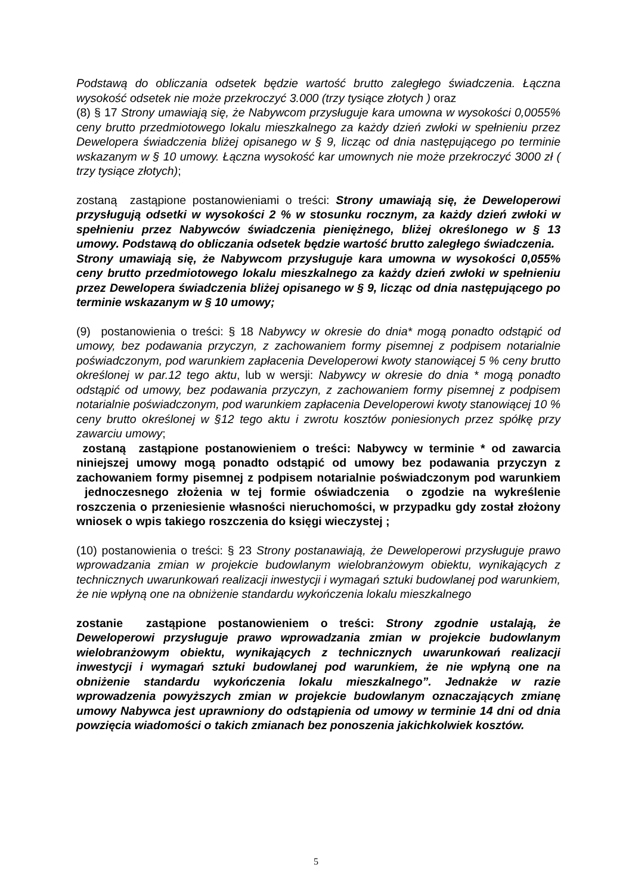Podstawą do obliczania odsetek będzie wartość brutto zaległego świadczenia. Łączna wysokość odsetek nie może przekroczyć 3.000 (trzy tysiące złotych ) oraz
(8) § 17 Strony umawiają się, że Nabywcom przysługuje kara umowna w wysokości 0,0055% ceny brutto przedmiotowego lokalu mieszkalnego za każdy dzień zwłoki w spełnieniu przez Dewelopera świadczenia bliżej opisanego w § 9, licząc od dnia następującego po terminie wskazanym w § 10 umowy. Łączna wysokość kar umownych nie może przekroczyć 3000 zł ( trzy tysiące złotych);
zostaną zastąpione postanowieniami o treści: Strony umawiają się, że Deweloperowi przysługują odsetki w wysokości 2 % w stosunku rocznym, za każdy dzień zwłoki w spełnieniu przez Nabywców świadczenia pieniężnego, bliżej określonego w § 13 umowy. Podstawą do obliczania odsetek będzie wartość brutto zaległego świadczenia.
Strony umawiają się, że Nabywcom przysługuje kara umowna w wysokości 0,055% ceny brutto przedmiotowego lokalu mieszkalnego za każdy dzień zwłoki w spełnieniu przez Dewelopera świadczenia bliżej opisanego w § 9, licząc od dnia następującego po terminie wskazanym w § 10 umowy;
(9) postanowienia o treści: § 18 Nabywcy w okresie do dnia* mogą ponadto odstąpić od umowy, bez podawania przyczyn, z zachowaniem formy pisemnej z podpisem notarialnie poświadczonym, pod warunkiem zapłacenia Developerowi kwoty stanowiącej 5 % ceny brutto określonej w par.12 tego aktu, lub w wersji: Nabywcy w okresie do dnia * mogą ponadto odstąpić od umowy, bez podawania przyczyn, z zachowaniem formy pisemnej z podpisem notarialnie poświadczonym, pod warunkiem zapłacenia Developerowi kwoty stanowiącej 10 % ceny brutto określonej w §12 tego aktu i zwrotu kosztów poniesionych przez spółkę przy zawarciu umowy;
zostaną zastąpione postanowieniem o treści: Nabywcy w terminie * od zawarcia niniejszej umowy mogą ponadto odstąpić od umowy bez podawania przyczyn z zachowaniem formy pisemnej z podpisem notarialnie poświadczonym pod warunkiem jednoczesnego złożenia w tej formie oświadczenia o zgodzie na wykreślenie roszczenia o przeniesienie własności nieruchomości, w przypadku gdy został złożony wniosek o wpis takiego roszczenia do księgi wieczystej ;
(10) postanowienia o treści: § 23 Strony postanawiają, że Deweloperowi przysługuje prawo wprowadzania zmian w projekcie budowlanym wielobranżowym obiektu, wynikających z technicznych uwarunkowań realizacji inwestycji i wymagań sztuki budowlanej pod warunkiem, że nie wpłyną one na obniżenie standardu wykończenia lokalu mieszkalnego
zostanie zastąpione postanowieniem o treści: Strony zgodnie ustalają, że Deweloperowi przysługuje prawo wprowadzania zmian w projekcie budowlanym wielobranżowym obiektu, wynikających z technicznych uwarunkowań realizacji inwestycji i wymagań sztuki budowlanej pod warunkiem, że nie wpłyną one na obniżenie standardu wykończenia lokalu mieszkalnego”. Jednakże w razie wprowadzenia powyższych zmian w projekcie budowlanym oznaczających zmianę umowy Nabywca jest uprawniony do odstąpienia od umowy w terminie 14 dni od dnia powzięcia wiadomości o takich zmianach bez ponoszenia jakichkolwiek kosztów.
5